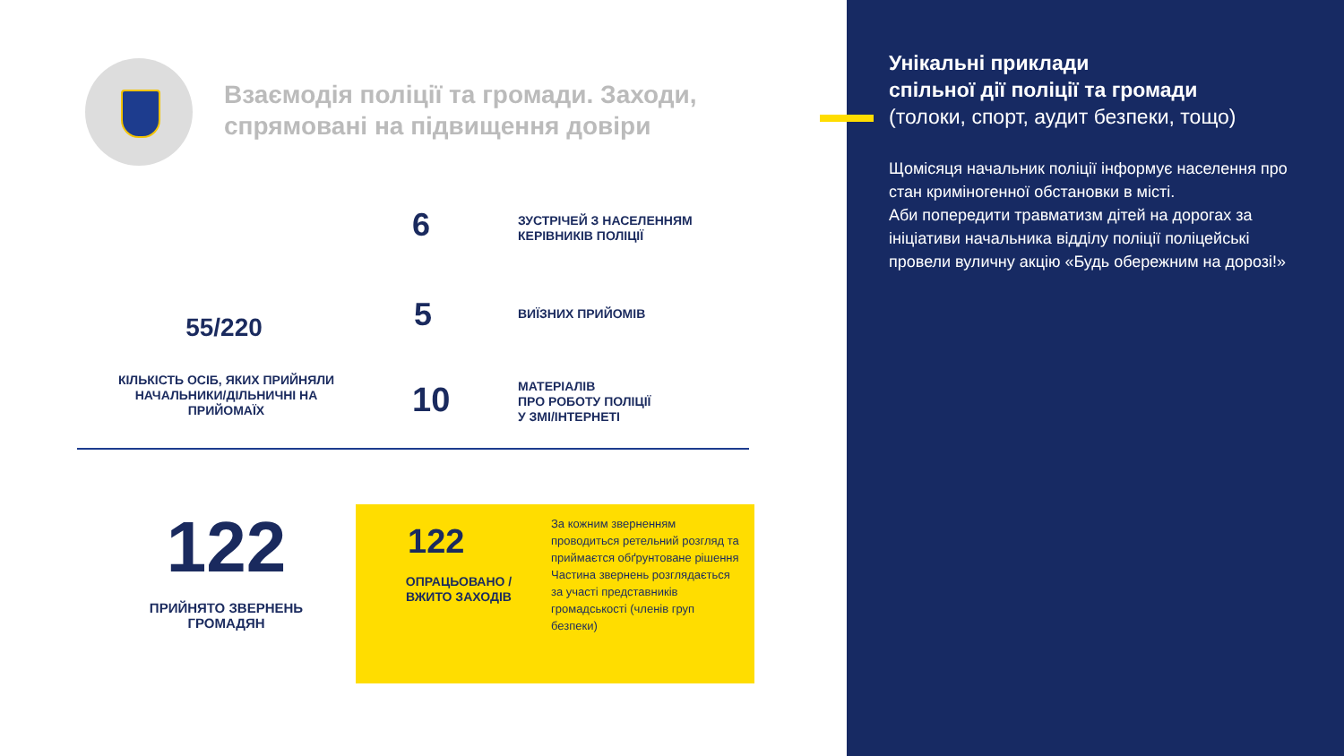Взаємодія поліції та громади. Заходи,
спрямовані на підвищення довіри
55/220
КІЛЬКІСТЬ ОСІБ, ЯКИХ ПРИЙНЯЛИ НАЧАЛЬНИКИ/ДІЛЬНИЧНІ НА ПРИЙОМАЇХ
6
ЗУСТРІЧЕЙ З НАСЕЛЕННЯМ
КЕРІВНИКІВ ПОЛІЦІЇ
5 ВИЇЗНИХ ПРИЙОМІВ
10
МАТЕРІАЛІВ
ПРО РОБОТУ ПОЛІЦІЇ
У ЗМІ/ІНТЕРНЕТІ
122
ПРИЙНЯТО ЗВЕРНЕНЬ
ГРОМАДЯН
122
ОПРАЦЬОВАНО / ВЖИТО ЗАХОДІВ
За кожним зверненням проводиться ретельний розгляд та приймаєтся обґрунтоване рішення
Частина звернень розглядається за участі представників громадськості (членів груп безпеки)
Унікальні приклади
спільної дії поліції та громади
(толоки, спорт, аудит безпеки, тощо)
Щомісяця начальник поліції інформує населення про стан криміногенної обстановки в місті.
Аби попередити травматизм дітей на дорогах за ініціативи начальника відділу поліції поліцейські провели вуличну акцію «Будь обережним на дорозі!»